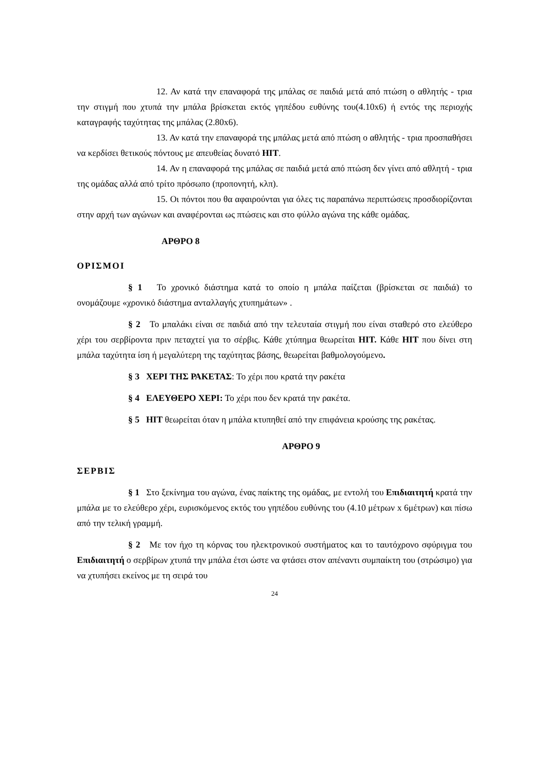12. Αν κατά την επαναφορά της μπάλας σε παιδιά μετά από πτώση ο αθλητής - τρια την στιγμή που χτυπά την μπάλα βρίσκεται εκτός γηπέδου ευθύνης του(4.10x6) ή εντός της περιοχής καταγραφής ταχύτητας της μπάλας (2.80x6).
13. Αν κατά την επαναφορά της μπάλας μετά από πτώση ο αθλητής - τρια προσπαθήσει να κερδίσει θετικούς πόντους με απευθείας δυνατό HIT.
14. Αν η επαναφορά της μπάλας σε παιδιά μετά από πτώση δεν γίνει από αθλητή - τρια της ομάδας αλλά από τρίτο πρόσωπο (προπονητή, κλπ).
15. Οι πόντοι που θα αφαιρούνται για όλες τις παραπάνω περιπτώσεις προσδιορίζονται στην αρχή των αγώνων και αναφέρονται ως πτώσεις και στο φύλλο αγώνα της κάθε ομάδας.
ΑΡΘΡΟ 8
ΟΡΙΣΜΟΙ
§ 1 Το χρονικό διάστημα κατά το οποίο η μπάλα παίζεται (βρίσκεται σε παιδιά) το ονομάζουμε «χρονικό διάστημα ανταλλαγής χτυπημάτων» .
§ 2 Το μπαλάκι είναι σε παιδιά από την τελευταία στιγμή που είναι σταθερό στο ελεύθερο χέρι του σερβίροντα πριν πεταχτεί για το σέρβις. Κάθε χτύπημα θεωρείται HIT. Κάθε HIT που δίνει στη μπάλα ταχύτητα ίση ή μεγαλύτερη της ταχύτητας βάσης, θεωρείται βαθμολογούμενο.
§ 3 ΧΕΡΙ ΤΗΣ ΡΑΚΕΤΑΣ: Το χέρι που κρατά την ρακέτα
§ 4 ΕΛΕΥΘΕΡΟ ΧΕΡΙ: Το χέρι που δεν κρατά την ρακέτα.
§ 5 HIT θεωρείται όταν η μπάλα κτυπηθεί από την επιφάνεια κρούσης της ρακέτας.
ΑΡΘΡΟ 9
ΣΕΡΒΙΣ
§ 1 Στο ξεκίνημα του αγώνα, ένας παίκτης της ομάδας, με εντολή του Επιδιαιτητή κρατά την μπάλα με το ελεύθερο χέρι, ευρισκόμενος εκτός του γηπέδου ευθύνης του (4.10 μέτρων x 6μέτρων) και πίσω από την τελική γραμμή.
§ 2 Με τον ήχο τη κόρνας του ηλεκτρονικού συστήματος και το ταυτόχρονο σφύριγμα του Επιδιαιτητή ο σερβίρων χτυπά την μπάλα έτσι ώστε να φτάσει στον απέναντι συμπαίκτη του (στρώσιμο) για να χτυπήσει εκείνος με τη σειρά του
24